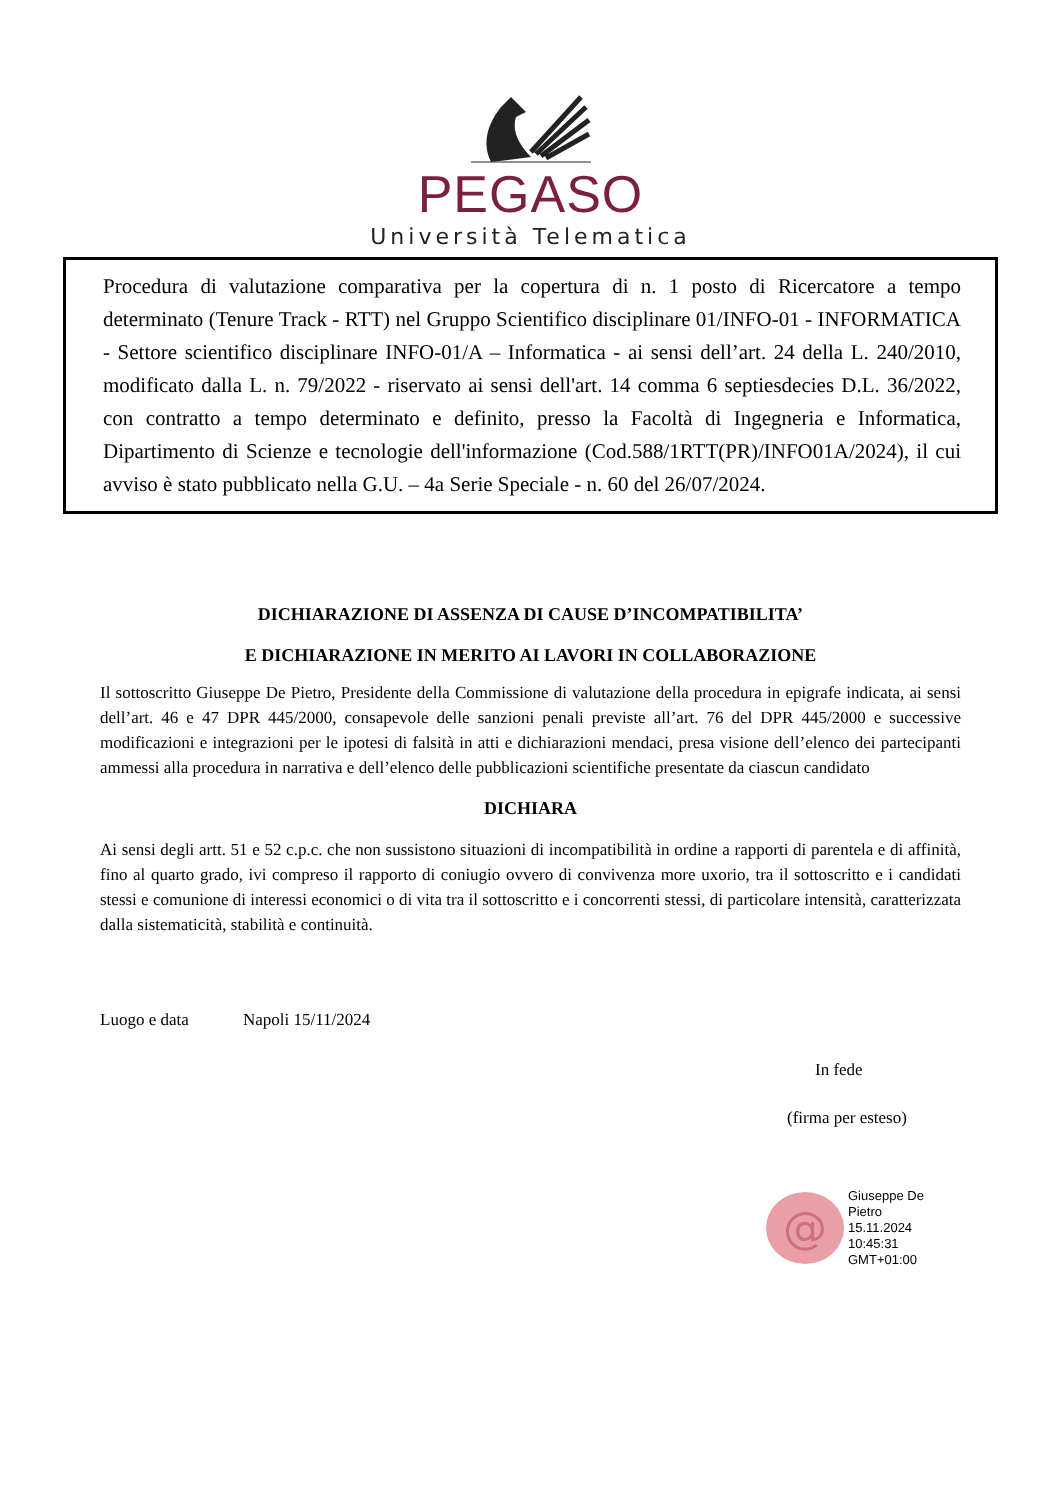PEGASO
Università Telematica
Procedura di valutazione comparativa per la copertura di n. 1 posto di Ricercatore a tempo determinato (Tenure Track - RTT) nel Gruppo Scientifico disciplinare 01/INFO-01 - INFORMATICA - Settore scientifico disciplinare INFO-01/A – Informatica - ai sensi dell’art. 24 della L. 240/2010, modificato dalla L. n. 79/2022 - riservato ai sensi dell'art. 14 comma 6 septiesdecies D.L. 36/2022, con contratto a tempo determinato e definito, presso la Facoltà di Ingegneria e Informatica, Dipartimento di Scienze e tecnologie dell'informazione (Cod.588/1RTT(PR)/INFO01A/2024), il cui avviso è stato pubblicato nella G.U. – 4a Serie Speciale - n. 60 del 26/07/2024.
DICHIARAZIONE DI ASSENZA DI CAUSE D’INCOMPATIBILITA’
E DICHIARAZIONE IN MERITO AI LAVORI IN COLLABORAZIONE
Il sottoscritto Giuseppe De Pietro, Presidente della Commissione di valutazione della procedura in epigrafe indicata, ai sensi dell’art. 46 e 47 DPR 445/2000, consapevole delle sanzioni penali previste all’art. 76 del DPR 445/2000 e successive modificazioni e integrazioni per le ipotesi di falsità in atti e dichiarazioni mendaci, presa visione dell’elenco dei partecipanti ammessi alla procedura in narrativa e dell’elenco delle pubblicazioni scientifiche presentate da ciascun candidato
DICHIARA
Ai sensi degli artt. 51 e 52 c.p.c. che non sussistono situazioni di incompatibilità in ordine a rapporti di parentela e di affinità, fino al quarto grado, ivi compreso il rapporto di coniugio ovvero di convivenza more uxorio, tra il sottoscritto e i candidati stessi e comunione di interessi economici o di vita tra il sottoscritto e i concorrenti stessi, di particolare intensità, caratterizzata dalla sistematicità, stabilità e continuità.
Luogo e data Napoli 15/11/2024
In fede
(firma per esteso)
@
Giuseppe De
Pietro
15.11.2024
10:45:31
GMT+01:00